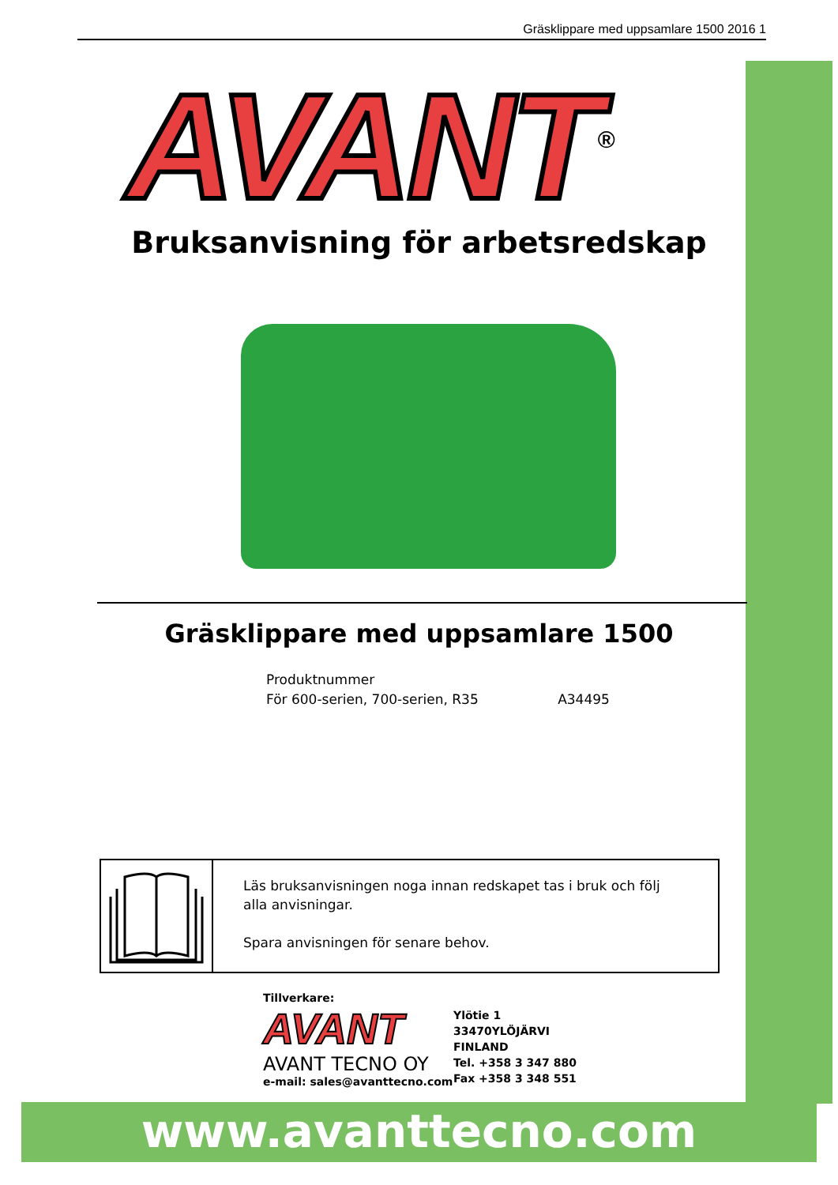Gräsklippare med uppsamlare 1500 2016 1
AVANT<sup>®</sup>
Bruksanvisning för arbetsredskap
Gräsklippare med uppsamlare 1500
Produktnummer
För 600-serien, 700-serien, R35 A34495
Läs bruksanvisningen noga innan redskapet tas i bruk och följ alla anvisningar.
Spara anvisningen för senare behov.
Tillverkare:
AVANT
AVANT TECNO OY
e-mail: sales@avanttecno.com
Ylötie 1
33470YLÖJÄRVI
FINLAND
Tel. +358 3 347 880
Fax +358 3 348 551
www.avanttecno.com